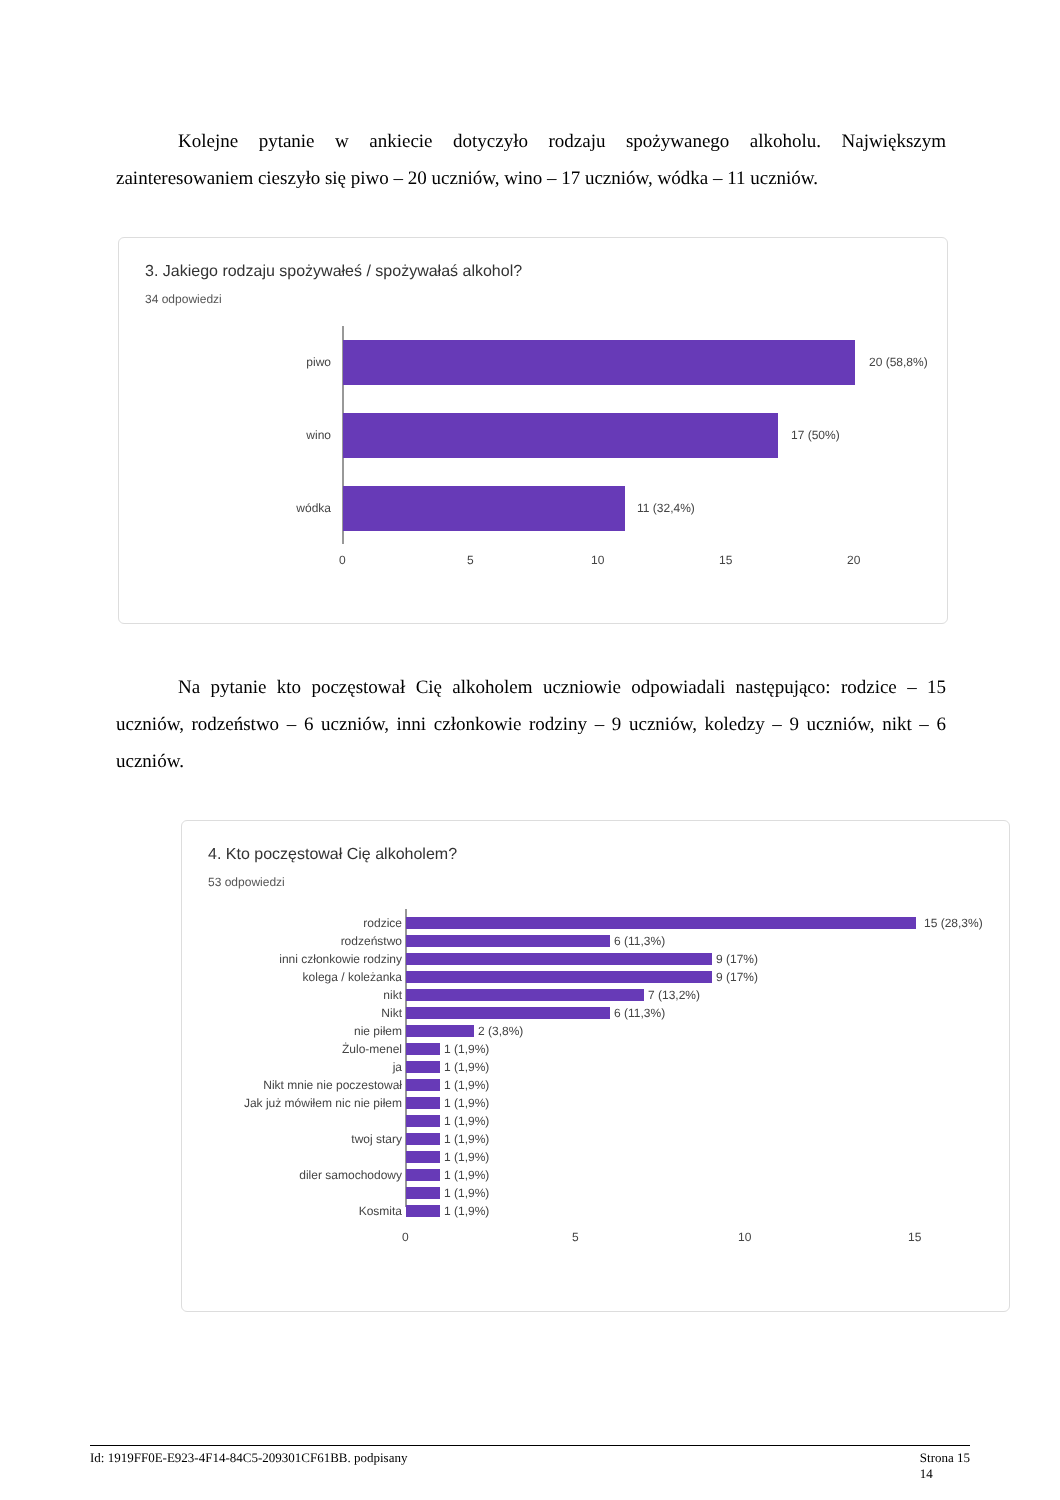Kolejne pytanie w ankiecie dotyczyło rodzaju spożywanego alkoholu. Największym zainteresowaniem cieszyło się piwo – 20 uczniów, wino – 17 uczniów, wódka – 11 uczniów.
3. Jakiego rodzaju spożywałeś / spożywałaś alkohol?
34 odpowiedzi
piwo
20 (58,8%)
wino
17 (50%)
wódka
11 (32,4%)
0
5
10
15
20
Na pytanie kto poczęstował Cię alkoholem uczniowie odpowiadali następująco: rodzice – 15 uczniów, rodzeństwo – 6 uczniów, inni członkowie rodziny – 9 uczniów, koledzy – 9 uczniów, nikt – 6 uczniów.
4. Kto poczęstował Cię alkoholem?
53 odpowiedzi
rodzice
15 (28,3%)
rodzeństwo
6 (11,3%)
inni członkowie rodziny
9 (17%)
kolega / koleżanka
9 (17%)
nikt
7 (13,2%)
Nikt
6 (11,3%)
nie piłem
2 (3,8%)
Żulo-menel
1 (1,9%)
ja
1 (1,9%)
Nikt mnie nie poczestował
1 (1,9%)
Jak już mówiłem nic nie piłem
1 (1,9%)
1 (1,9%)
twoj stary
1 (1,9%)
1 (1,9%)
diler samochodowy
1 (1,9%)
1 (1,9%)
Kosmita
1 (1,9%)
0
5
10
15
Id: 1919FF0E-E923-4F14-84C5-209301CF61BB. podpisany Strona 15
14